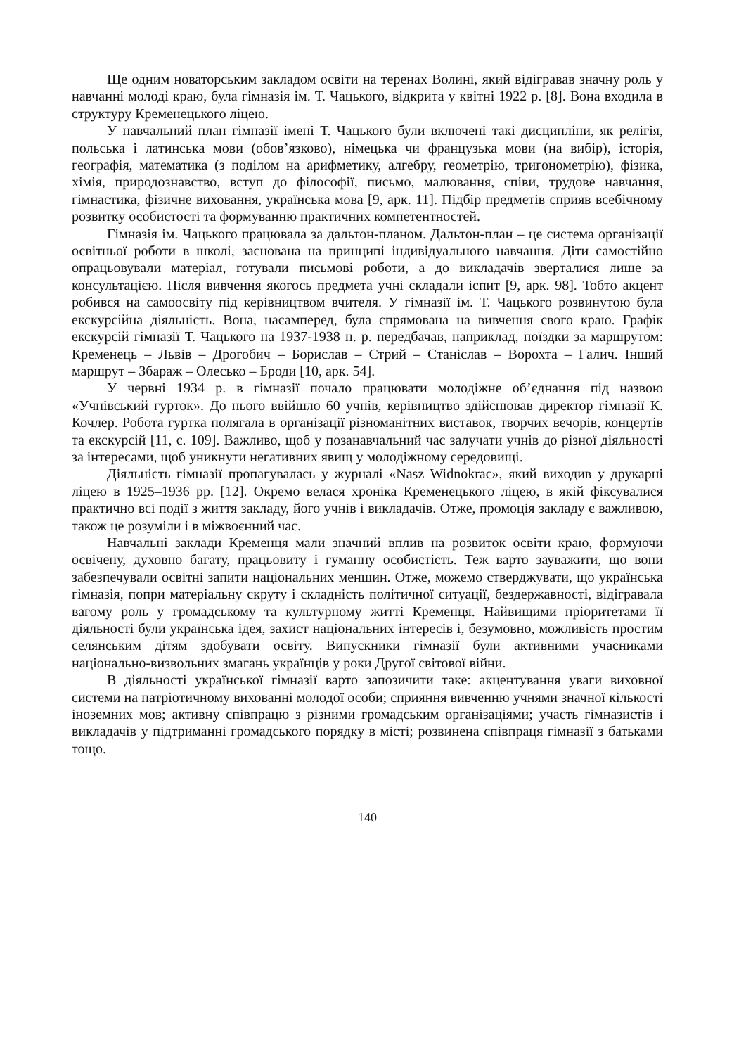Ще одним новаторським закладом освіти на теренах Волині, який відігравав значну роль у навчанні молоді краю, була гімназія ім. Т. Чацького, відкрита у квітні 1922 р. [8]. Вона входила в структуру Кременецького ліцею.
У навчальний план гімназії імені Т. Чацького були включені такі дисципліни, як релігія, польська і латинська мови (обов’язково), німецька чи французька мови (на вибір), історія, географія, математика (з поділом на арифметику, алгебру, геометрію, тригонометрію), фізика, хімія, природознавство, вступ до філософії, письмо, малювання, співи, трудове навчання, гімнастика, фізичне виховання, українська мова [9, арк. 11]. Підбір предметів сприяв всебічному розвитку особистості та формуванню практичних компетентностей.
Гімназія ім. Чацького працювала за дальтон-планом. Дальтон-план – це система організації освітньої роботи в школі, заснована на принципі індивідуального навчання. Діти самостійно опрацьовували матеріал, готували письмові роботи, а до викладачів зверталися лише за консультацією. Після вивчення якогось предмета учні складали іспит [9, арк. 98]. Тобто акцент робився на самоосвіту під керівництвом вчителя. У гімназії ім. Т. Чацького розвинутою була екскурсійна діяльність. Вона, насамперед, була спрямована на вивчення свого краю. Графік екскурсій гімназії Т. Чацького на 1937-1938 н. р. передбачав, наприклад, поїздки за маршрутом: Кременець – Львів – Дрогобич – Борислав – Стрий – Станіслав – Ворохта – Галич. Інший маршрут – Збараж – Олесько – Броди [10, арк. 54].
У червні 1934 р. в гімназії почало працювати молодіжне об’єднання під назвою «Учнівський гурток». До нього ввійшло 60 учнів, керівництво здійснював директор гімназії К. Кочлер. Робота гуртка полягала в організації різноманітних виставок, творчих вечорів, концертів та екскурсій [11, с. 109]. Важливо, щоб у позанавчальний час залучати учнів до різної діяльності за інтересами, щоб уникнути негативних явищ у молодіжному середовищі.
Діяльність гімназії пропагувалась у журналі «Nasz Widnokrac», який виходив у друкарні ліцею в 1925–1936 рр. [12]. Окремо велася хроніка Кременецького ліцею, в якій фіксувалися практично всі події з життя закладу, його учнів і викладачів. Отже, промоція закладу є важливою, також це розуміли і в міжвоєнний час.
Навчальні заклади Кременця мали значний вплив на розвиток освіти краю, формуючи освічену, духовно багату, працьовиту і гуманну особистість. Теж варто зауважити, що вони забезпечували освітні запити національних меншин. Отже, можемо стверджувати, що українська гімназія, попри матеріальну скруту і складність політичної ситуації, бездержавності, відігравала вагому роль у громадському та культурному житті Кременця. Найвищими пріоритетами її діяльності були українська ідея, захист національних інтересів і, безумовно, можливість простим селянським дітям здобувати освіту. Випускники гімназії були активними учасниками національно-визвольних змагань українців у роки Другої світової війни.
В діяльності української гімназії варто запозичити таке: акцентування уваги виховної системи на патріотичному вихованні молодої особи; сприяння вивченню учнями значної кількості іноземних мов; активну співпрацю з різними громадським організаціями; участь гімназистів і викладачів у підтриманні громадського порядку в місті; розвинена співпраця гімназії з батьками тощо.
140